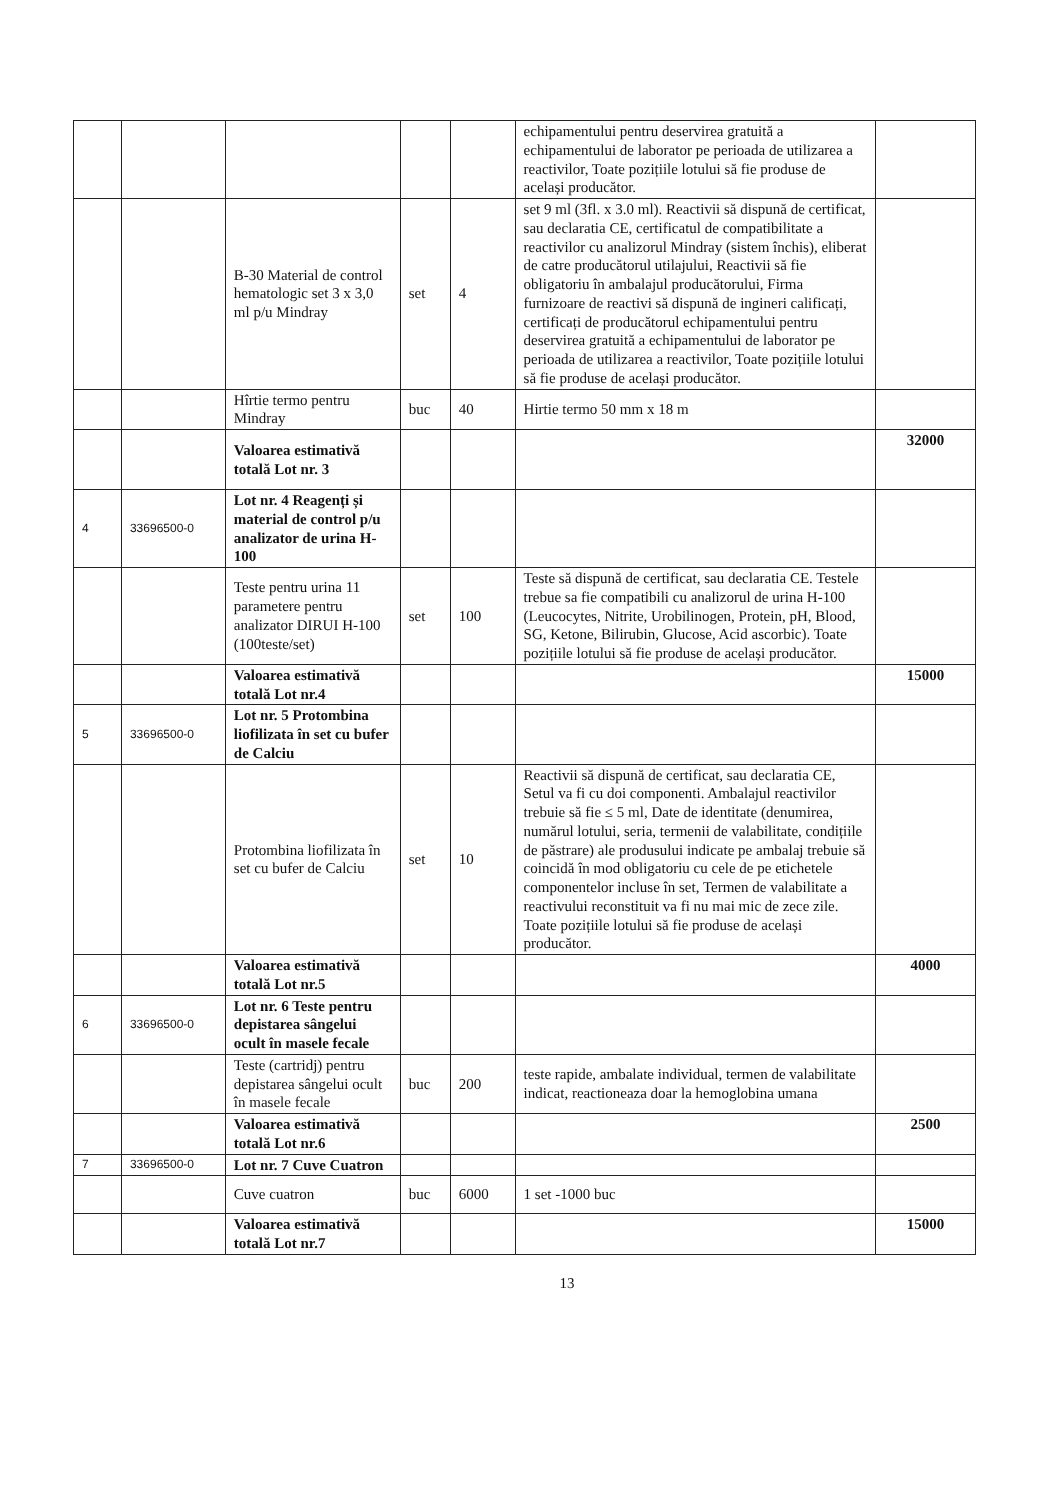| | | | | | echipamentului pentru deservirea gratuită a echipamentului de laborator pe perioada de utilizarea a reactivilor, Toate pozițiile lotului să fie produse de același producător. | |
| | | B-30 Material de control hematologic set 3 x 3,0 ml p/u Mindray | set | 4 | set 9 ml (3fl. x 3.0 ml). Reactivii să dispună de certificat, sau declaratia CE, certificatul de compatibilitate a reactivilor cu analizorul Mindray (sistem închis), eliberat de catre producătorul utilajului, Reactivii să fie obligatoriu în ambalajul producătorului, Firma furnizoare de reactivi să dispună de ingineri calificați, certificați de producătorul echipamentului pentru deservirea gratuită a echipamentului de laborator pe perioada de utilizarea a reactivilor, Toate pozițiile lotului să fie produse de același producător. | |
| | | Hîrtie termo pentru Mindray | buc | 40 | Hirtie termo 50 mm x 18 m | |
| | | Valoarea estimativă totală Lot nr. 3 | | | | 32000 |
| 4 | 33696500-0 | Lot nr. 4 Reagenți și material de control p/u analizator de urina H-100 | | | | |
| | | Teste pentru urina 11 parametere pentru analizator DIRUI H-100 (100teste/set) | set | 100 | Teste să dispună de certificat, sau declaratia CE. Testele trebue sa fie compatibili cu analizorul de urina H-100 (Leucocytes, Nitrite, Urobilinogen, Protein, pH, Blood, SG, Ketone, Bilirubin, Glucose, Acid ascorbic). Toate pozițiile lotului să fie produse de același producător. | |
| | | Valoarea estimativă totală Lot nr.4 | | | | 15000 |
| 5 | 33696500-0 | Lot nr. 5 Protombina liofilizata în set cu bufer de Calciu | | | | |
| | | Protombina liofilizata în set cu bufer de Calciu | set | 10 | Reactivii să dispună de certificat, sau declaratia CE, Setul va fi cu doi componenti. Ambalajul reactivilor trebuie să fie ≤ 5 ml, Date de identitate (denumirea, numărul lotului, seria, termenii de valabilitate, condițiile de păstrare) ale produsului indicate pe ambalaj trebuie să coincidă în mod obligatoriu cu cele de pe etichetele componentelor incluse în set, Termen de valabilitate a reactivului reconstituit va fi nu mai mic de zece zile. Toate pozițiile lotului să fie produse de același producător. | |
| | | Valoarea estimativă totală Lot nr.5 | | | | 4000 |
| 6 | 33696500-0 | Lot nr. 6 Teste pentru depistarea sângelui ocult în masele fecale | | | | |
| | | Teste (cartridj) pentru depistarea sângelui ocult în masele fecale | buc | 200 | teste rapide, ambalate individual, termen de valabilitate indicat, reactioneaza doar la hemoglobina umana | |
| | | Valoarea estimativă totală Lot nr.6 | | | | 2500 |
| 7 | 33696500-0 | Lot nr. 7 Cuve Cuatron | | | | |
| | | Cuve cuatron | buc | 6000 | 1 set -1000 buc | |
| | | Valoarea estimativă totală Lot nr.7 | | | | 15000 |
13